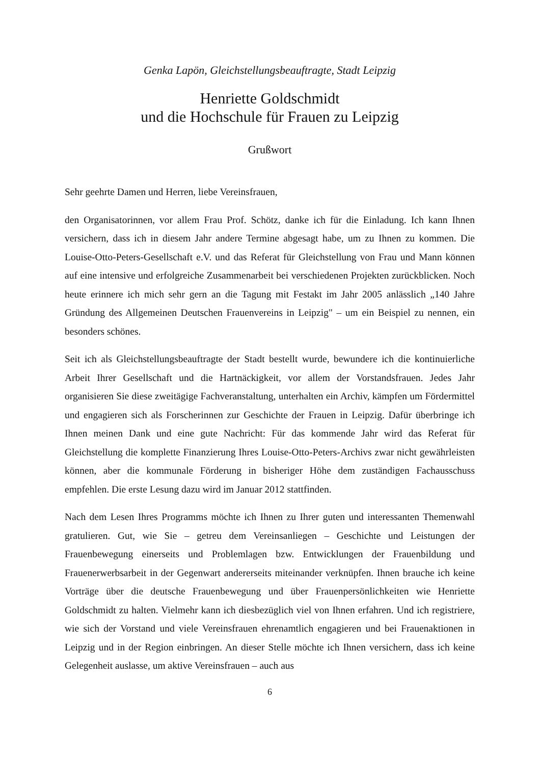Genka Lapön, Gleichstellungsbeauftragte, Stadt Leipzig
Henriette Goldschmidt
und die Hochschule für Frauen zu Leipzig
Grußwort
Sehr geehrte Damen und Herren, liebe Vereinsfrauen,
den Organisatorinnen, vor allem Frau Prof. Schötz, danke ich für die Einladung. Ich kann Ihnen versichern, dass ich in diesem Jahr andere Termine abgesagt habe, um zu Ihnen zu kommen. Die Louise-Otto-Peters-Gesellschaft e.V. und das Referat für Gleichstellung von Frau und Mann können auf eine intensive und erfolgreiche Zusammenarbeit bei verschiede­nen Projekten zurückblicken. Noch heute erinnere ich mich sehr gern an die Tagung mit Festakt im Jahr 2005 anlässlich „140 Jahre Gründung des Allgemeinen Deutschen Frauenver­eins in Leipzig" – um ein Beispiel zu nennen, ein besonders schönes.
Seit ich als Gleichstellungsbeauftragte der Stadt bestellt wurde, bewundere ich die kontinu­ierliche Arbeit Ihrer Gesellschaft und die Hartnäckigkeit, vor allem der Vorstandsfrauen. Jedes Jahr organisieren Sie diese zweitägige Fachveranstaltung, unterhalten ein Archiv, kämpfen um Fördermittel und engagieren sich als Forscherinnen zur Geschichte der Frauen in Leipzig. Dafür überbringe ich Ihnen meinen Dank und eine gute Nachricht: Für das kommende Jahr wird das Referat für Gleichstellung die komplette Finanzierung Ihres Louise-Otto-Peters-Archivs zwar nicht gewährleisten können, aber die kommunale Förderung in bisheriger Höhe dem zuständigen Fachausschuss empfehlen. Die erste Lesung dazu wird im Januar 2012 stattfinden.
Nach dem Lesen Ihres Programms möchte ich Ihnen zu Ihrer guten und interessanten The­menwahl gratulieren. Gut, wie Sie – getreu dem Vereinsanliegen – Geschichte und Leistungen der Frauenbewegung einerseits und Problemlagen bzw. Entwicklungen der Frauenbildung und Frauenerwerbsarbeit in der Gegenwart andererseits miteinander verknüpfen. Ihnen brauche ich keine Vorträge über die deutsche Frauenbewegung und über Frauenpersönlichkeiten wie Henriette Goldschmidt zu halten. Vielmehr kann ich diesbezüglich viel von Ihnen erfahren. Und ich registriere, wie sich der Vorstand und viele Vereinsfrauen ehrenamtlich engagieren und bei Frauenaktionen in Leipzig und in der Region einbringen. An dieser Stelle möchte ich Ihnen versichern, dass ich keine Gelegenheit auslasse, um aktive Vereinsfrauen – auch aus
6